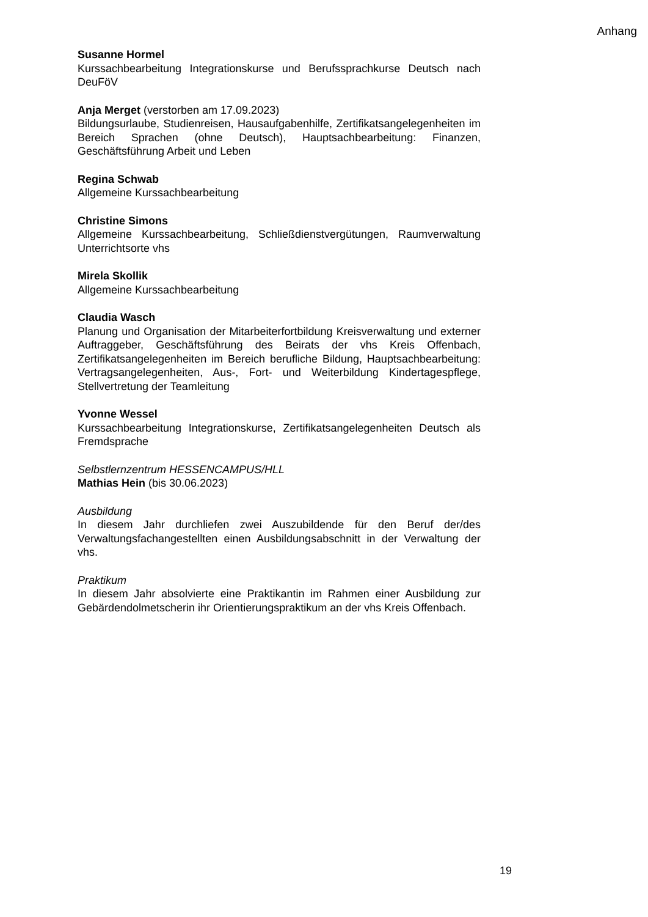Anhang
Susanne Hormel
Kurssachbearbeitung Integrationskurse und Berufssprachkurse Deutsch nach DeuFöV
Anja Merget (verstorben am 17.09.2023)
Bildungsurlaube, Studienreisen, Hausaufgabenhilfe, Zertifikatsan­gelegenheiten im Bereich Sprachen (ohne Deutsch), Hauptsachbearbeitung: Finanzen, Geschäftsführung Arbeit und Leben
Regina Schwab
Allgemeine Kurssachbearbeitung
Christine Simons
Allgemeine Kurssachbearbeitung, Schließdienstvergütungen, Raumver­waltung Unterrichtsorte vhs
Mirela Skollik
Allgemeine Kurssachbearbeitung
Claudia Wasch
Planung und Organisation der Mitarbeiterfortbildung Kreisverwaltung und externer Auftraggeber, Geschäftsführung des Beirats der vhs Kreis Offenbach, Zertifikatsangelegenheiten im Bereich berufliche Bildung, Hauptsachbearbeitung: Vertragsangelegenheiten, Aus-, Fort- und Weiterbildung Kindertagespflege, Stellvertretung der Teamleitung
Yvonne Wessel
Kurssachbearbeitung Integrationskurse, Zertifikatsangelegenheiten Deutsch als Fremdsprache
Selbstlernzentrum HESSENCAMPUS/HLL
Mathias Hein (bis 30.06.2023)
Ausbildung
In diesem Jahr durchliefen zwei Auszubildende für den Beruf der/des Verwaltungsfachangestellten einen Ausbildungsabschnitt in der Verwaltung der vhs.
Praktikum
In diesem Jahr absolvierte eine Praktikantin im Rahmen einer Ausbildung zur Gebärdendolmetscherin ihr Orientierungspraktikum an der vhs Kreis Offenbach.
19